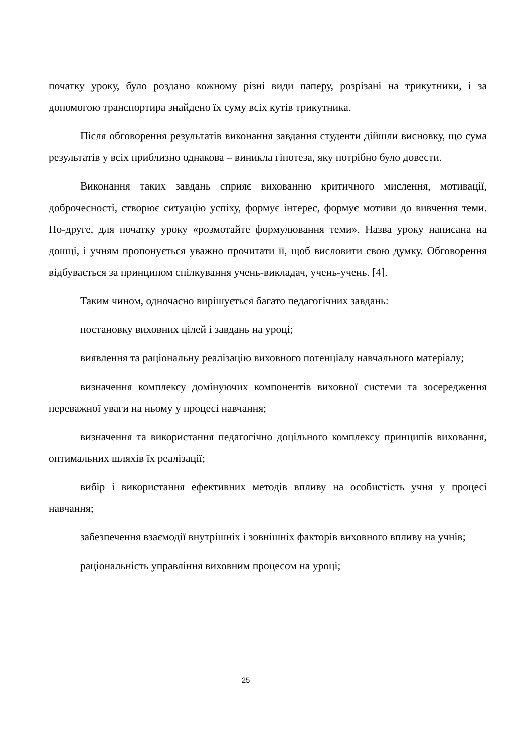початку уроку, було роздано кожному різні види паперу, розрізані на трикутники, і за допомогою транспортира знайдено їх суму всіх кутів трикутника.
Після обговорення результатів виконання завдання студенти дійшли висновку, що сума результатів у всіх приблизно однакова – виникла гіпотеза, яку потрібно було довести.
Виконання таких завдань сприяє вихованню критичного мислення, мотивації, доброчесності, створює ситуацію успіху, формує інтерес, формує мотиви до вивчення теми. По-друге, для початку уроку «розмотайте формулювання теми». Назва уроку написана на дошці, і учням пропонується уважно прочитати її, щоб висловити свою думку. Обговорення відбувається за принципом спілкування учень-викладач, учень-учень. [4].
Таким чином, одночасно вирішується багато педагогічних завдань:
постановку виховних цілей і завдань на уроці;
виявлення та раціональну реалізацію виховного потенціалу навчального матеріалу;
визначення комплексу домінуючих компонентів виховної системи та зосередження переважної уваги на ньому у процесі навчання;
визначення та використання педагогічно доцільного комплексу принципів виховання, оптимальних шляхів їх реалізації;
вибір і використання ефективних методів впливу на особистість учня у процесі навчання;
забезпечення взаємодії внутрішніх і зовнішніх факторів виховного впливу на учнів;
раціональність управління виховним процесом на уроці;
25